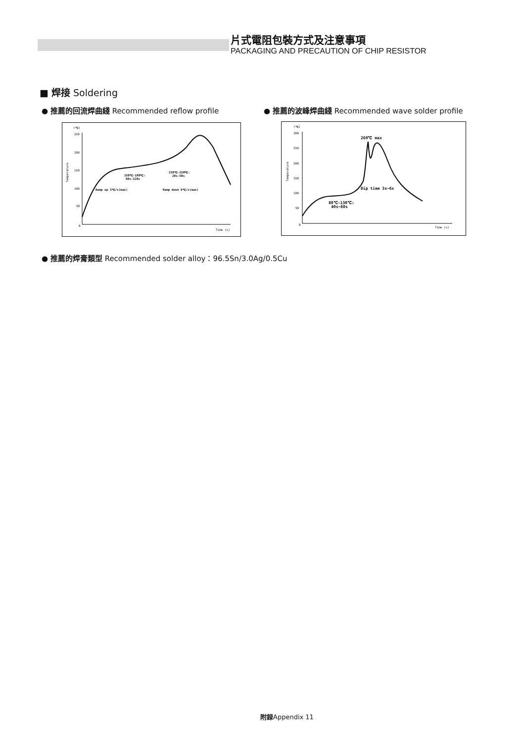片式電阻包裝方式及注意事項
PACKAGING AND PRECAUTION OF CHIP RESISTOR
■ 焊接 Soldering
● 推薦的回流焊曲綫 Recommended reflow profile
● 推薦的波峰焊曲綫 Recommended wave solder profile
(℃)
250
200
150
100
50
0
Time (s)
Temperature
150℃-180℃:
60s-120s
230℃-250℃:
20s-50s
Ramp up 3℃/s(max)
Ramp down 6℃/s(max)
(℃)
300
250
200
150
100
50
0
Time (s)
Temperature
260℃ max
Dip time 3s~6s
80℃-130℃:
40s~60s
● 推薦的焊膏類型 Recommended solder alloy：96.5Sn/3.0Ag/0.5Cu
附録Appendix 11